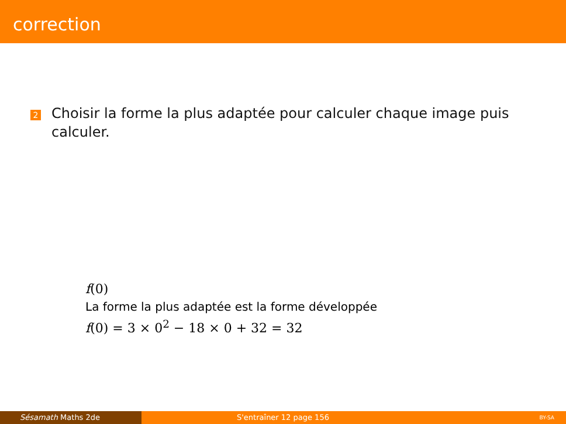correction
2
Choisir la forme la plus adaptée pour calculer chaque image puis calculer.
f(0)
La forme la plus adaptée est la forme développée
f(0) = 3 × 0<sup>2</sup> − 18 × 0 + 32 = 32
Sésamath Maths 2de S'entraîner 12 page 156
BY-SA